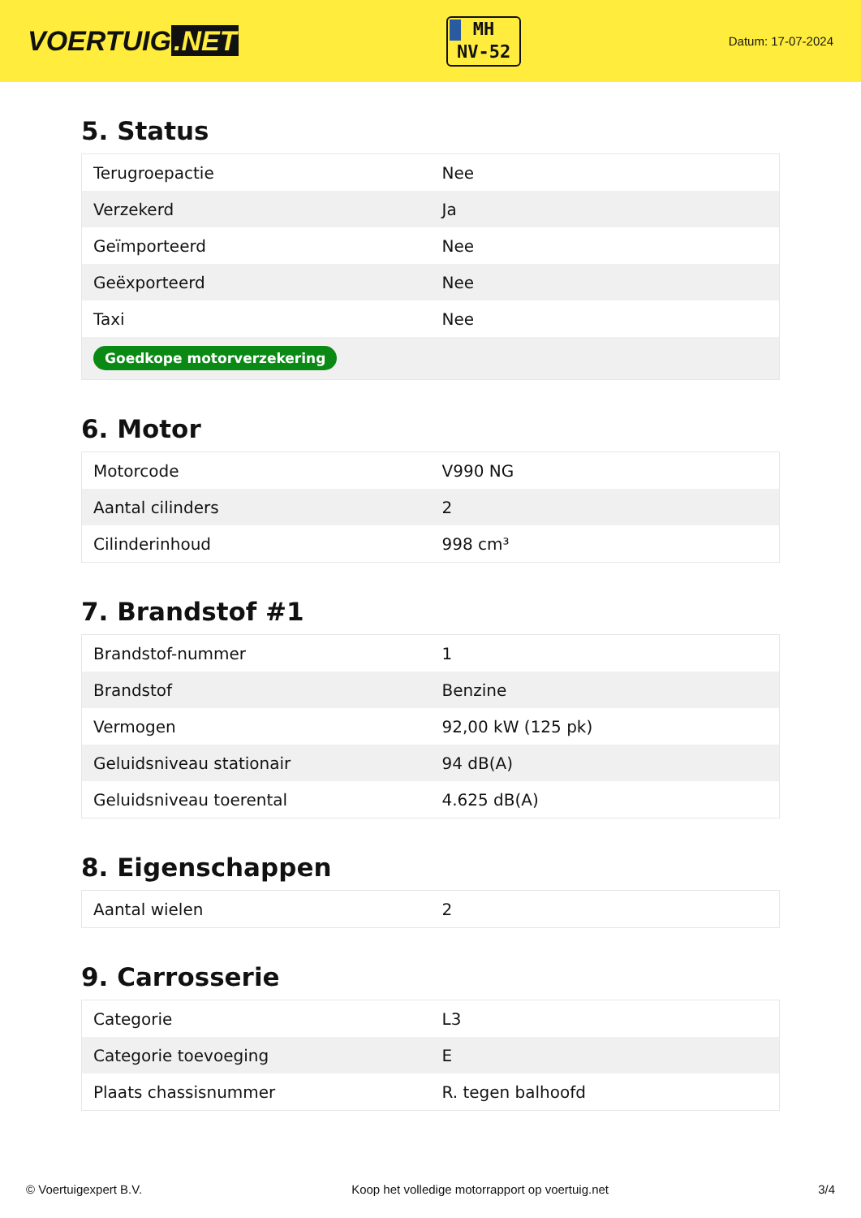VOERTUIG.NET
MH
NV-52
Datum: 17-07-2024
5. Status
| Terugroepactie | Nee |
| Verzekerd | Ja |
| Geïmporteerd | Nee |
| Geëxporteerd | Nee |
| Taxi | Nee |
| Goedkope motorverzekering | |
6. Motor
| Motorcode | V990 NG |
| Aantal cilinders | 2 |
| Cilinderinhoud | 998 cm³ |
7. Brandstof #1
| Brandstof-nummer | 1 |
| Brandstof | Benzine |
| Vermogen | 92,00 kW (125 pk) |
| Geluidsniveau stationair | 94 dB(A) |
| Geluidsniveau toerental | 4.625 dB(A) |
8. Eigenschappen
| Aantal wielen | 2 |
9. Carrosserie
| Categorie | L3 |
| Categorie toevoeging | E |
| Plaats chassisnummer | R. tegen balhoofd |
© Voertuigexpert B.V. Koop het volledige motorrapport op voertuig.net 3/4